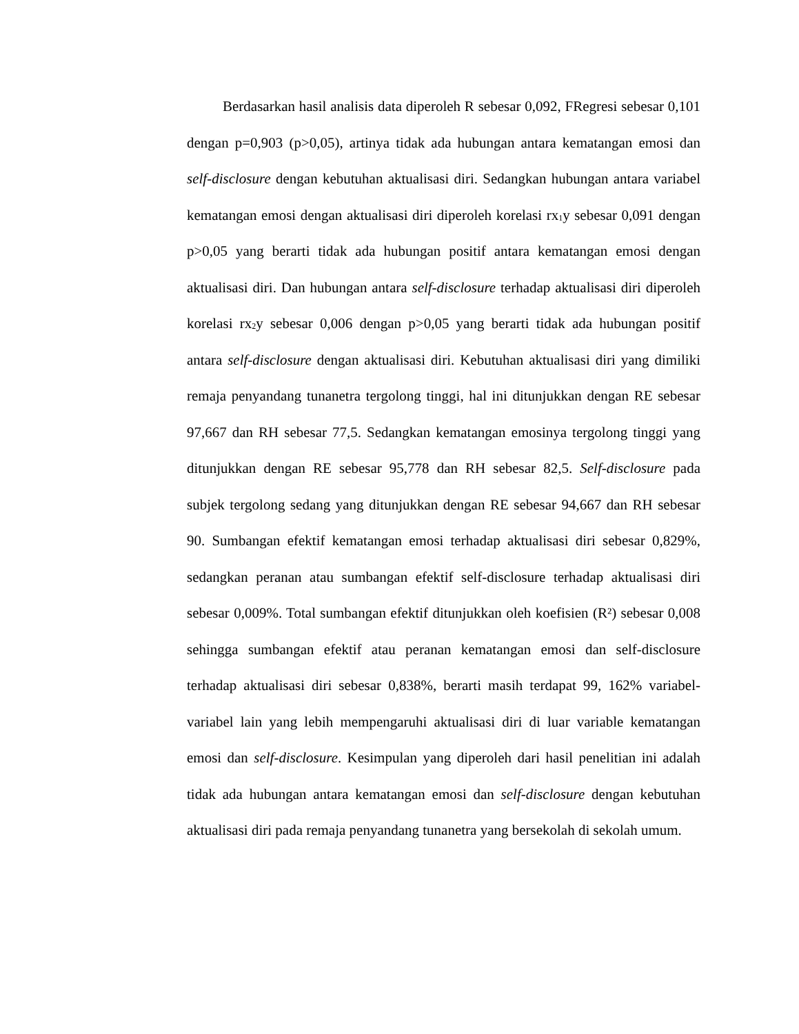Berdasarkan hasil analisis data diperoleh R sebesar 0,092, FRegresi sebesar 0,101 dengan p=0,903 (p>0,05), artinya tidak ada hubungan antara kematangan emosi dan self-disclosure dengan kebutuhan aktualisasi diri. Sedangkan hubungan antara variabel kematangan emosi dengan aktualisasi diri diperoleh korelasi rx<sub>1</sub>y sebesar 0,091 dengan p>0,05 yang berarti tidak ada hubungan positif antara kematangan emosi dengan aktualisasi diri. Dan hubungan antara self-disclosure terhadap aktualisasi diri diperoleh korelasi rx<sub>2</sub>y sebesar 0,006 dengan p>0,05 yang berarti tidak ada hubungan positif antara self-disclosure dengan aktualisasi diri. Kebutuhan aktualisasi diri yang dimiliki remaja penyandang tunanetra tergolong tinggi, hal ini ditunjukkan dengan RE sebesar 97,667 dan RH sebesar 77,5. Sedangkan kematangan emosinya tergolong tinggi yang ditunjukkan dengan RE sebesar 95,778 dan RH sebesar 82,5. Self-disclosure pada subjek tergolong sedang yang ditunjukkan dengan RE sebesar 94,667 dan RH sebesar 90. Sumbangan efektif kematangan emosi terhadap aktualisasi diri sebesar 0,829%, sedangkan peranan atau sumbangan efektif self-disclosure terhadap aktualisasi diri sebesar 0,009%. Total sumbangan efektif ditunjukkan oleh koefisien (R²) sebesar 0,008 sehingga sumbangan efektif atau peranan kematangan emosi dan self-disclosure terhadap aktualisasi diri sebesar 0,838%, berarti masih terdapat 99, 162% variabel-variabel lain yang lebih mempengaruhi aktualisasi diri di luar variable kematangan emosi dan self-disclosure. Kesimpulan yang diperoleh dari hasil penelitian ini adalah tidak ada hubungan antara kematangan emosi dan self-disclosure dengan kebutuhan aktualisasi diri pada remaja penyandang tunanetra yang bersekolah di sekolah umum.